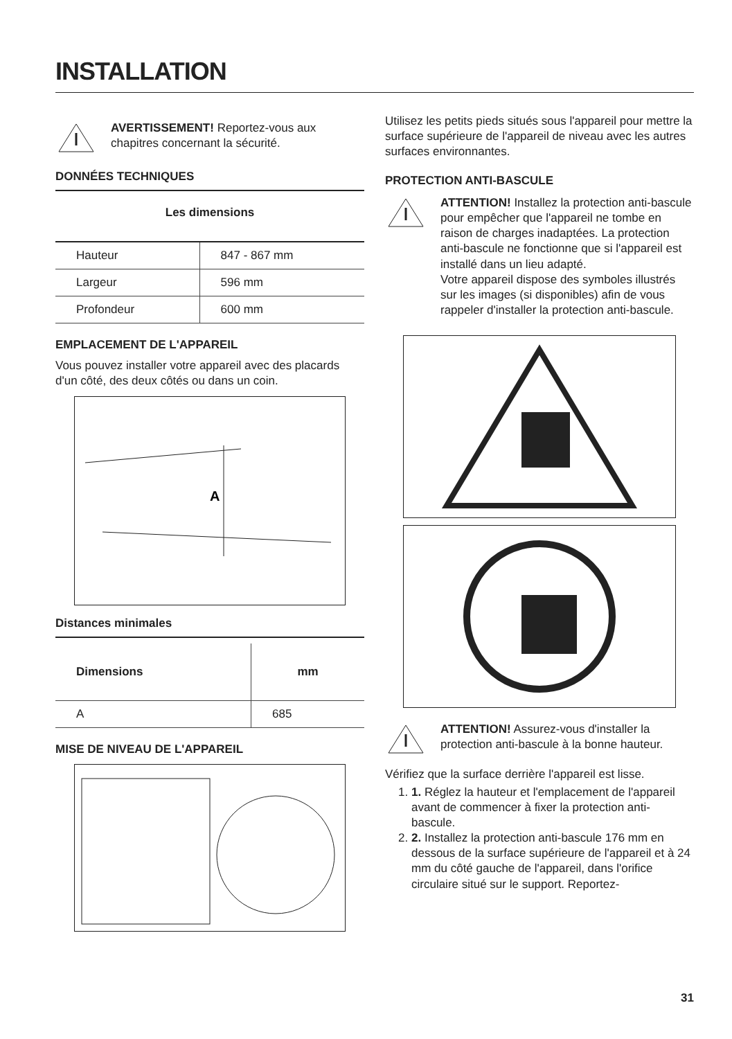INSTALLATION
AVERTISSEMENT! Reportez-vous aux chapitres concernant la sécurité.
DONNÉES TECHNIQUES
Les dimensions
| Hauteur | 847 - 867 mm |
| Largeur | 596 mm |
| Profondeur | 600 mm |
EMPLACEMENT DE L'APPAREIL
Vous pouvez installer votre appareil avec des placards d'un côté, des deux côtés ou dans un coin.
A
Distances minimales
| Dimensions | mm |
| --- | --- |
| A | 685 |
MISE DE NIVEAU DE L'APPAREIL
Utilisez les petits pieds situés sous l'appareil pour mettre la surface supérieure de l'appareil de niveau avec les autres surfaces environnantes.
PROTECTION ANTI-BASCULE
ATTENTION! Installez la protection anti-bascule pour empêcher que l'appareil ne tombe en raison de charges inadaptées. La protection anti-bascule ne fonctionne que si l'appareil est installé dans un lieu adapté.
Votre appareil dispose des symboles illustrés sur les images (si disponibles) afin de vous rappeler d'installer la protection anti-bascule.
ATTENTION! Assurez-vous d'installer la protection anti-bascule à la bonne hauteur.
Vérifiez que la surface derrière l'appareil est lisse.
1. 1. Réglez la hauteur et l'emplacement de l'appareil avant de commencer à fixer la protection anti-bascule.
2. 2. Installez la protection anti-bascule 176 mm en dessous de la surface supérieure de l'appareil et à 24 mm du côté gauche de l'appareil, dans l'orifice circulaire situé sur le support. Reportez-
31